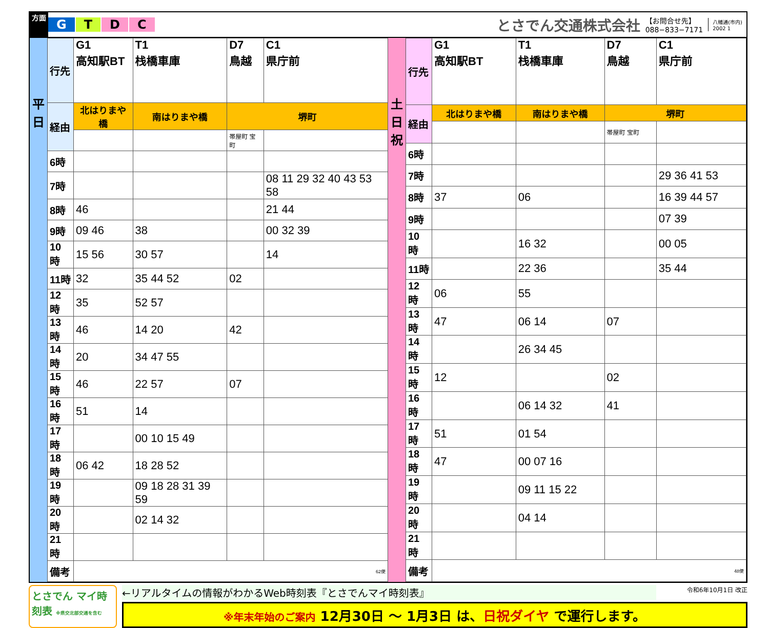方面
GTDC とさでん交通株式会社 【お問合せ先】
088−833−7171 八幡通(市内)
2002 1
平
日
| 行先 | G1 高知駅BT | T1 栈橋車庫 | D7 鳥越 | C1 県庁前 |
| 経由 | 北はりまや橋 | 南はりまや橋 | 堺町 | |
| | | | 帯屋町 宝町 | |
| 6時 | | | | |
| 7時 | | | | 08 11 29 32 40 43 53 58 |
| 8時 | 46 | | | 21 44 |
| 9時 | 09 46 | 38 | | 00 32 39 |
| 10時 | 15 56 | 30 57 | | 14 |
| 11時 | 32 | 35 44 52 | 02 | |
| 12時 | 35 | 52 57 | | |
| 13時 | 46 | 14 20 | 42 | |
| 14時 | 20 | 34 47 55 | | |
| 15時 | 46 | 22 57 | 07 | |
| 16時 | 51 | 14 | | |
| 17時 | | 00 10 15 49 | | |
| 18時 | 06 42 | 18 28 52 | | |
| 19時 | | 09 18 28 31 39 59 | | |
| 20時 | | 02 14 32 | | |
| 21時 | | | | |
| 備考 | 62便 | | | |
土
日
祝
| 行先 | G1 高知駅BT | T1 栈橋車庫 | D7 鳥越 | C1 県庁前 |
| 経由 | 北はりまや橋 | 南はりまや橋 | 堺町 | |
| | | | 帯屋町 宝町 | |
| 6時 | | | | |
| 7時 | | | | 29 36 41 53 |
| 8時 | 37 | 06 | | 16 39 44 57 |
| 9時 | | | | 07 39 |
| 10時 | | 16 32 | | 00 05 |
| 11時 | | 22 36 | | 35 44 |
| 12時 | 06 | 55 | | |
| 13時 | 47 | 06 14 | 07 | |
| 14時 | | 26 34 45 | | |
| 15時 | 12 | | 02 | |
| 16時 | | 06 14 32 | 41 | |
| 17時 | 51 | 01 54 | | |
| 18時 | 47 | 00 07 16 | | |
| 19時 | | 09 11 15 22 | | |
| 20時 | | 04 14 | | |
| 21時 | | | | |
| 備考 | 48便 | | | |
とさでん マイ時刻表 ※県交北部交通を含む
←リアルタイムの情報がわかるWeb時刻表『とさでんマイ時刻表』 令和6年10月1日 改正
※年末年始のご案内 12月30日 ～ 1月3日 は、日祝ダイヤ で運行します。